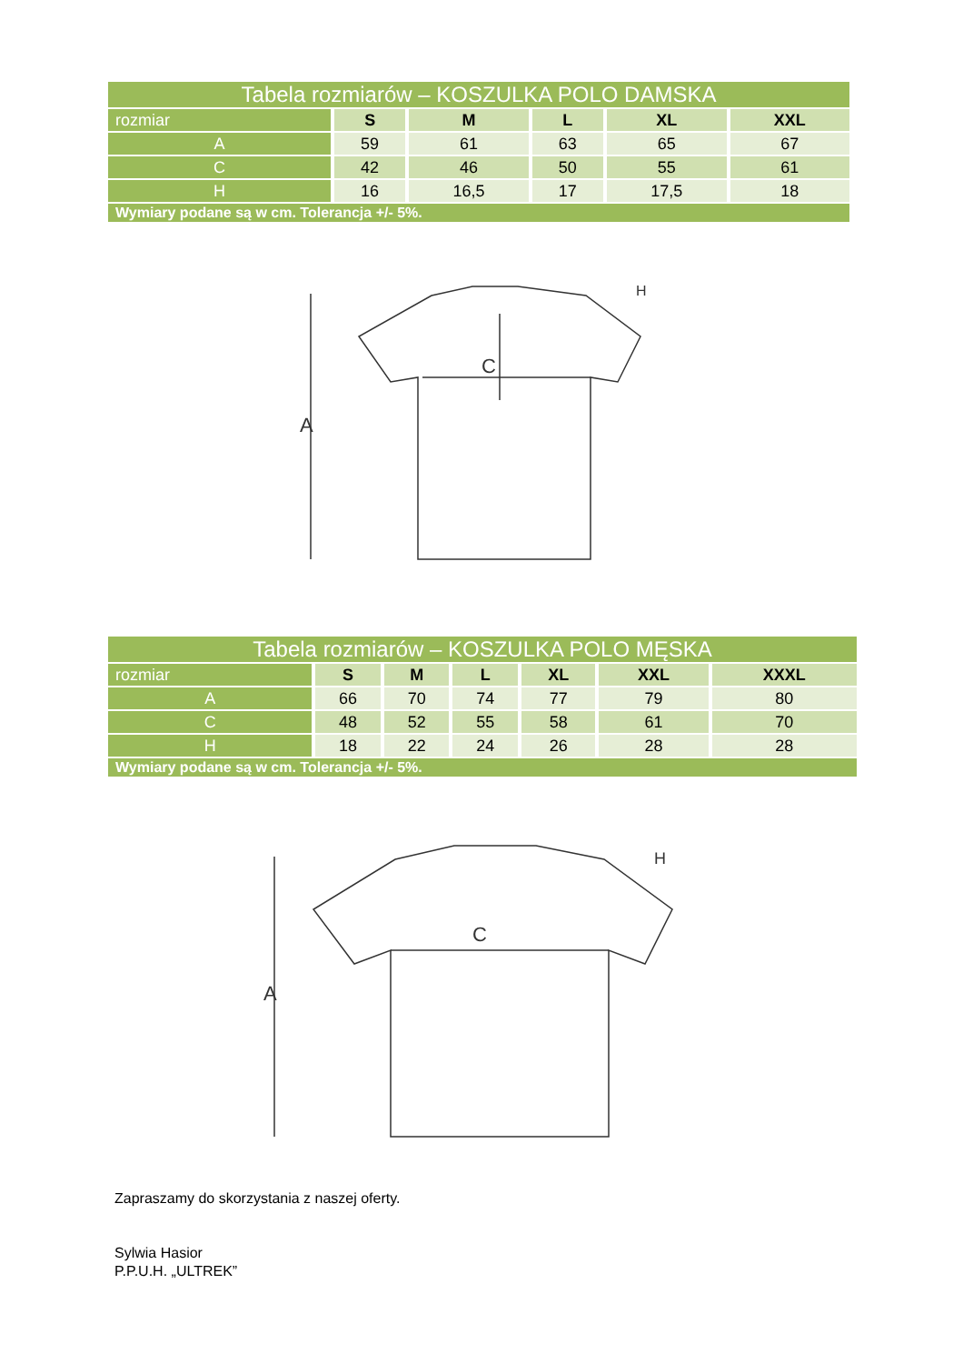| Tabela rozmiarów – KOSZULKA POLO DAMSKA | | | | | |
| --- | --- | --- | --- | --- | --- |
| rozmiar | S | M | L | XL | XXL |
| A | 59 | 61 | 63 | 65 | 67 |
| C | 42 | 46 | 50 | 55 | 61 |
| H | 16 | 16,5 | 17 | 17,5 | 18 |
| Wymiary podane są w cm. Tolerancja +/- 5%. | | | | | |
A
C
H
| Tabela rozmiarów – KOSZULKA POLO MĘSKA | | | | | | |
| --- | --- | --- | --- | --- | --- | --- |
| rozmiar | S | M | L | XL | XXL | XXXL |
| A | 66 | 70 | 74 | 77 | 79 | 80 |
| C | 48 | 52 | 55 | 58 | 61 | 70 |
| H | 18 | 22 | 24 | 26 | 28 | 28 |
| Wymiary podane są w cm. Tolerancja +/- 5%. | | | | | | |
A
C
H
Zapraszamy do skorzystania z naszej oferty.
Sylwia Hasior
P.P.U.H. „ULTREK”